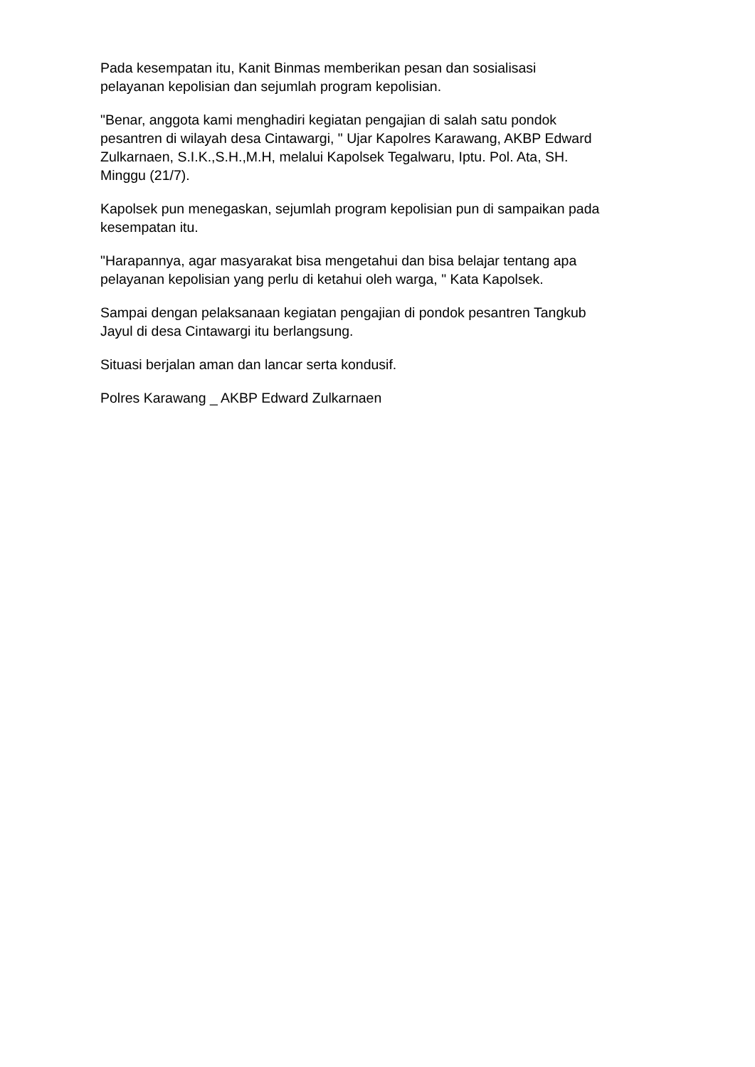Pada kesempatan itu, Kanit Binmas memberikan pesan dan sosialisasi
pelayanan kepolisian dan sejumlah program kepolisian.
"Benar, anggota kami menghadiri kegiatan pengajian di salah satu pondok
pesantren di wilayah desa Cintawargi, " Ujar Kapolres Karawang, AKBP Edward
Zulkarnaen, S.I.K.,S.H.,M.H, melalui Kapolsek Tegalwaru, Iptu. Pol. Ata, SH.
Minggu (21/7).
Kapolsek pun menegaskan, sejumlah program kepolisian pun di sampaikan pada
kesempatan itu.
"Harapannya, agar masyarakat bisa mengetahui dan bisa belajar tentang apa
pelayanan kepolisian yang perlu di ketahui oleh warga, " Kata Kapolsek.
Sampai dengan pelaksanaan kegiatan pengajian di pondok pesantren Tangkub
Jayul di desa Cintawargi itu berlangsung.
Situasi berjalan aman dan lancar serta kondusif.
Polres Karawang _ AKBP Edward Zulkarnaen